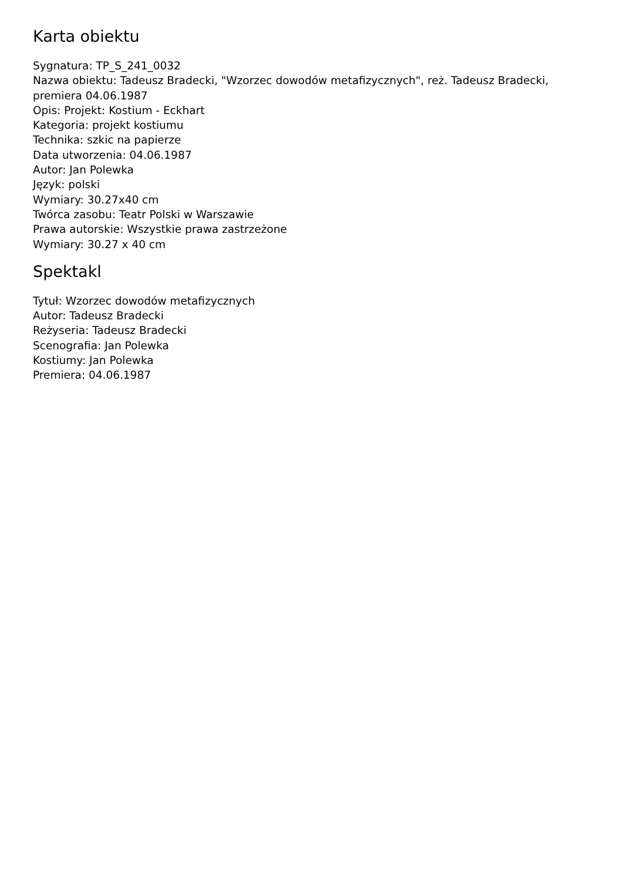Karta obiektu
Sygnatura: TP_S_241_0032
Nazwa obiektu: Tadeusz Bradecki, "Wzorzec dowodów metafizycznych", reż. Tadeusz Bradecki, premiera 04.06.1987
Opis: Projekt: Kostium - Eckhart
Kategoria: projekt kostiumu
Technika: szkic na papierze
Data utworzenia: 04.06.1987
Autor: Jan Polewka
Język: polski
Wymiary: 30.27x40 cm
Twórca zasobu: Teatr Polski w Warszawie
Prawa autorskie: Wszystkie prawa zastrzeżone
Wymiary: 30.27 x 40 cm
Spektakl
Tytuł: Wzorzec dowodów metafizycznych
Autor: Tadeusz Bradecki
Reżyseria: Tadeusz Bradecki
Scenografia: Jan Polewka
Kostiumy: Jan Polewka
Premiera: 04.06.1987